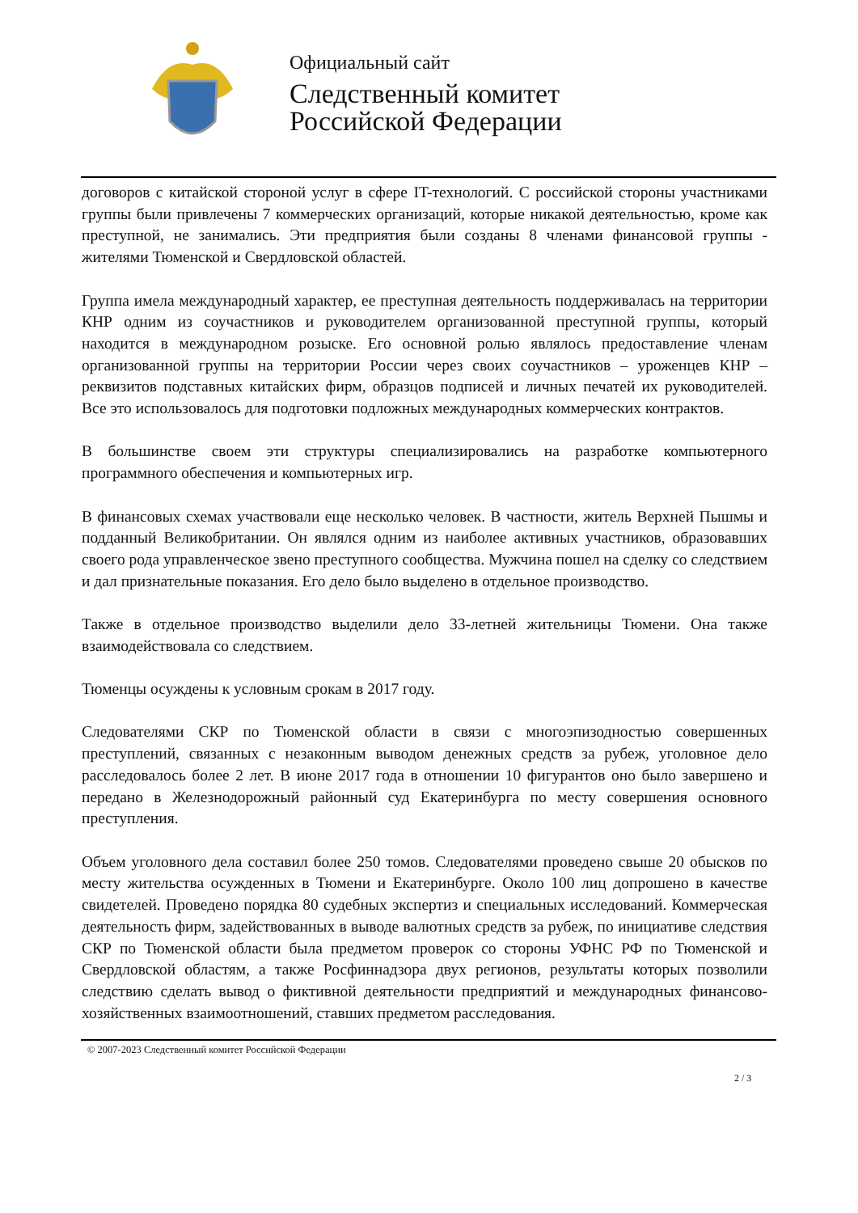Официальный сайт
Следственный комитет
Российской Федерации
договоров с китайской стороной услуг в сфере IT-технологий. С российской стороны участниками группы были привлечены 7 коммерческих организаций, которые никакой деятельностью, кроме как преступной, не занимались. Эти предприятия были созданы 8 членами финансовой группы - жителями Тюменской и Свердловской областей.
Группа имела международный характер, ее преступная деятельность поддерживалась на территории КНР одним из соучастников и руководителем организованной преступной группы, который находится в международном розыске. Его основной ролью являлось предоставление членам организованной группы на территории России через своих соучастников – уроженцев КНР – реквизитов подставных китайских фирм, образцов подписей и личных печатей их руководителей. Все это использовалось для подготовки подложных международных коммерческих контрактов.
В большинстве своем эти структуры специализировались на разработке компьютерного программного обеспечения и компьютерных игр.
В финансовых схемах участвовали еще несколько человек. В частности, житель Верхней Пышмы и подданный Великобритании. Он являлся одним из наиболее активных участников, образовавших своего рода управленческое звено преступного сообщества. Мужчина пошел на сделку со следствием и дал признательные показания. Его дело было выделено в отдельное производство.
Также в отдельное производство выделили дело 33-летней жительницы Тюмени. Она также взаимодействовала со следствием.
Тюменцы осуждены к условным срокам в 2017 году.
Следователями СКР по Тюменской области в связи с многоэпизодностью совершенных преступлений, связанных с незаконным выводом денежных средств за рубеж, уголовное дело расследовалось более 2 лет. В июне 2017 года в отношении 10 фигурантов оно было завершено и передано в Железнодорожный районный суд Екатеринбурга по месту совершения основного преступления.
Объем уголовного дела составил более 250 томов. Следователями проведено свыше 20 обысков по месту жительства осужденных в Тюмени и Екатеринбурге. Около 100 лиц допрошено в качестве свидетелей. Проведено порядка 80 судебных экспертиз и специальных исследований. Коммерческая деятельность фирм, задействованных в выводе валютных средств за рубеж, по инициативе следствия СКР по Тюменской области была предметом проверок со стороны УФНС РФ по Тюменской и Свердловской областям, а также Росфиннадзора двух регионов, результаты которых позволили следствию сделать вывод о фиктивной деятельности предприятий и международных финансово-хозяйственных взаимоотношений, ставших предметом расследования.
© 2007-2023 Следственный комитет Российской Федерации
2 / 3